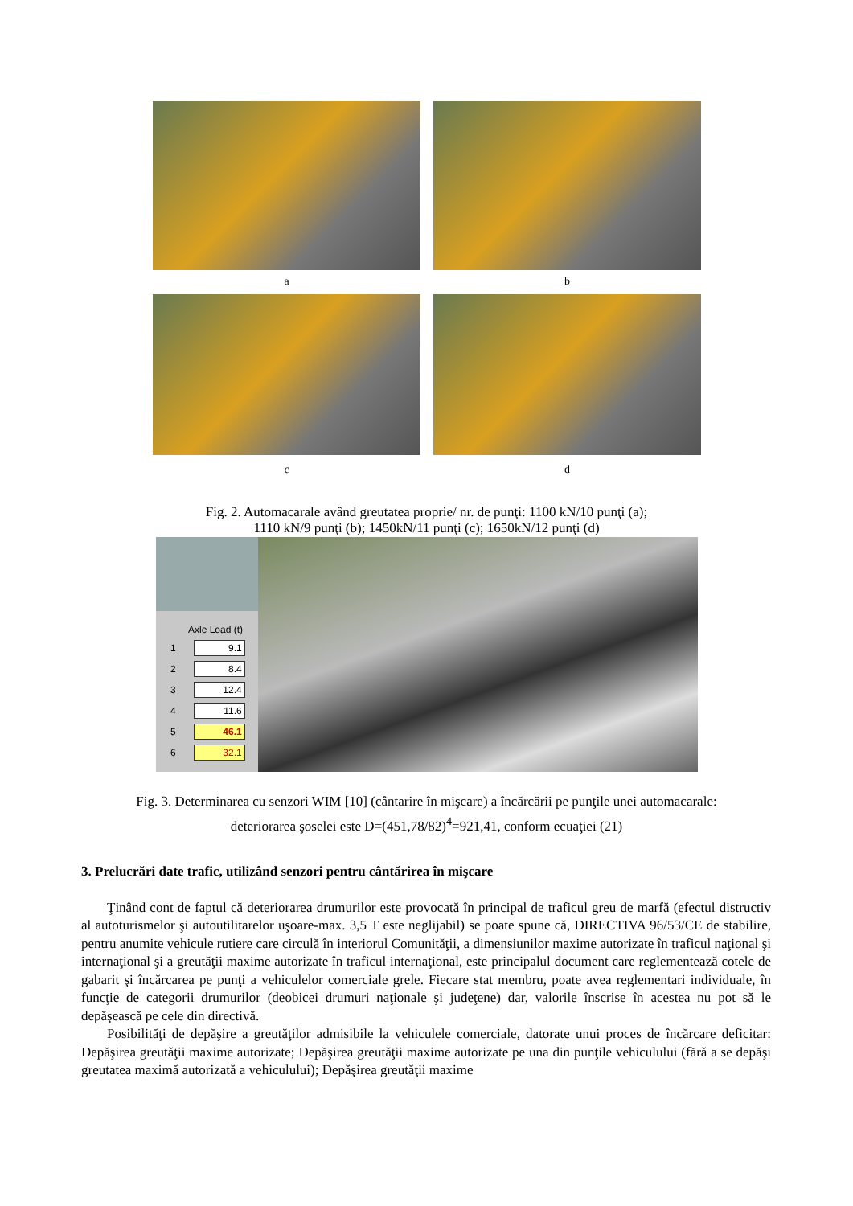a b
c d
Fig. 2. Automacarale având greutatea proprie/ nr. de punţi: 1100 kN/10 punţi (a);
1110 kN/9 punţi (b); 1450kN/11 punţi (c); 1650kN/12 punţi (d)
Axle Load (t)
1 9.1
2 8.4
3 12.4
4 11.6
5 46.1
6 32.1
Fig. 3. Determinarea cu senzori WIM [10] (cântarire în mişcare) a încărcării pe punţile unei automacarale:
deteriorarea şoselei este D=(451,78/82)<sup>4</sup>=921,41, conform ecuaţiei (21)
3. Prelucrări date trafic, utilizând senzori pentru cântărirea în mişcare
Ţinând cont de faptul că deteriorarea drumurilor este provocată în principal de traficul greu de marfă (efectul distructiv al autoturismelor şi autoutilitarelor uşoare-max. 3,5 T este neglijabil) se poate spune că, DIRECTIVA 96/53/CE de stabilire, pentru anumite vehicule rutiere care circulă în interiorul Comunităţii, a dimensiunilor maxime autorizate în traficul naţional şi internaţional şi a greutăţii maxime autorizate în traficul internaţional, este principalul document care reglementează cotele de gabarit şi încărcarea pe punţi a vehiculelor comerciale grele. Fiecare stat membru, poate avea reglementari individuale, în funcţie de categorii drumurilor (deobicei drumuri naţionale şi judeţene) dar, valorile înscrise în acestea nu pot să le depăşească pe cele din directivă.
Posibilităţi de depăşire a greutăţilor admisibile la vehiculele comerciale, datorate unui proces de încărcare deficitar: Depăşirea greutăţii maxime autorizate; Depăşirea greutăţii maxime autorizate pe una din punţile vehiculului (fără a se depăşi greutatea maximă autorizată a vehiculului); Depăşirea greutăţii maxime